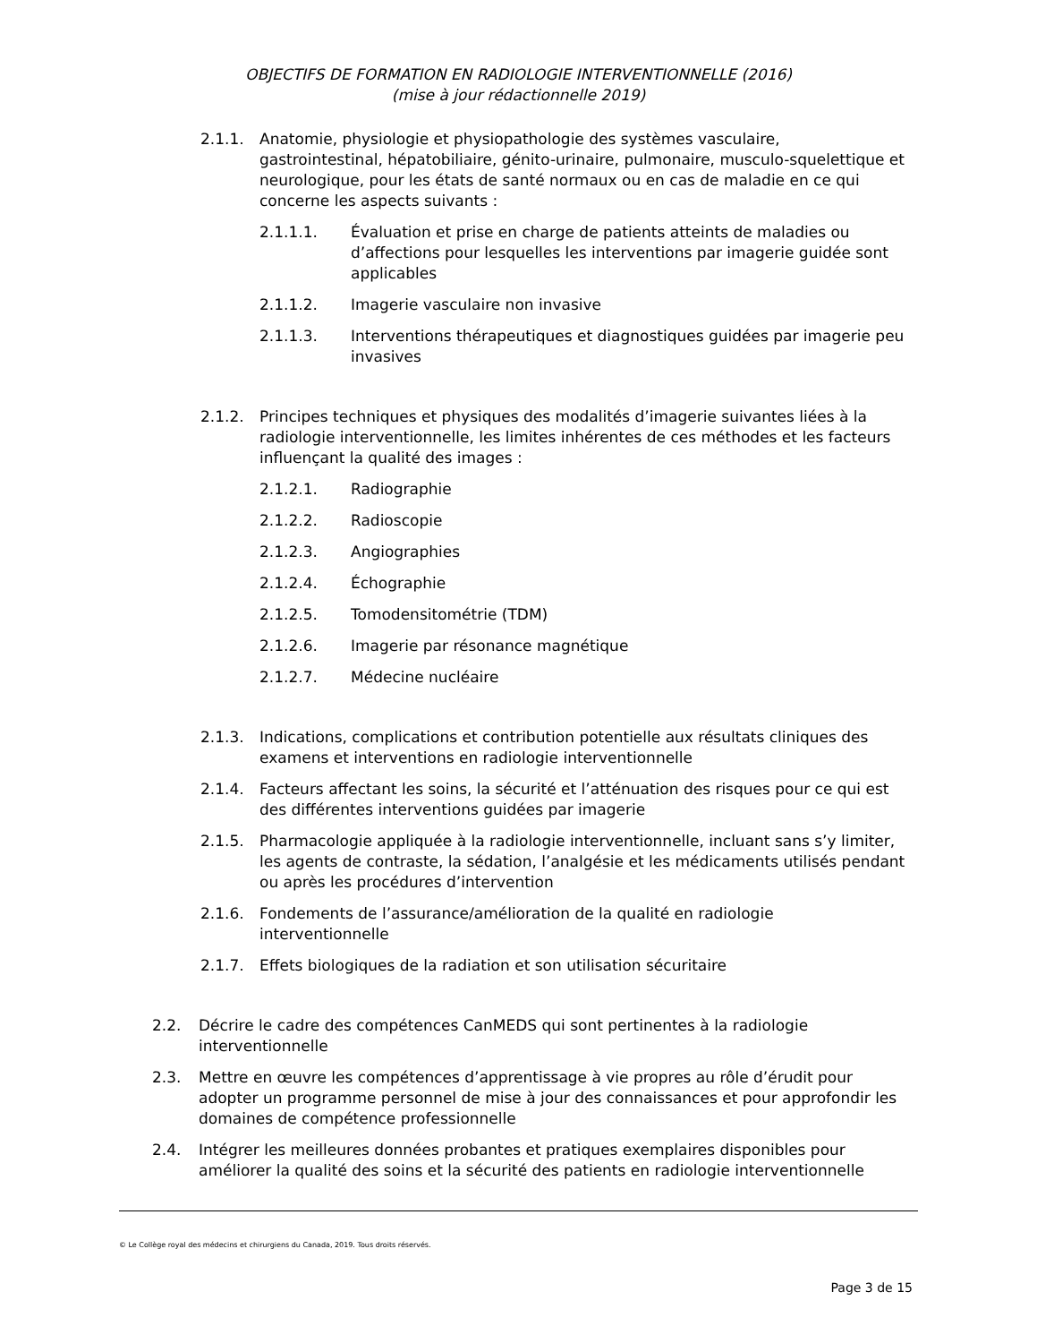OBJECTIFS DE FORMATION EN RADIOLOGIE INTERVENTIONNELLE (2016)
(mise à jour rédactionnelle 2019)
2.1.1. Anatomie, physiologie et physiopathologie des systèmes vasculaire, gastrointestinal, hépatobiliaire, génito-urinaire, pulmonaire, musculo-squelettique et neurologique, pour les états de santé normaux ou en cas de maladie en ce qui concerne les aspects suivants :
2.1.1.1. Évaluation et prise en charge de patients atteints de maladies ou d’affections pour lesquelles les interventions par imagerie guidée sont applicables
2.1.1.2. Imagerie vasculaire non invasive
2.1.1.3. Interventions thérapeutiques et diagnostiques guidées par imagerie peu invasives
2.1.2. Principes techniques et physiques des modalités d’imagerie suivantes liées à la radiologie interventionnelle, les limites inhérentes de ces méthodes et les facteurs influençant la qualité des images :
2.1.2.1. Radiographie
2.1.2.2. Radioscopie
2.1.2.3. Angiographies
2.1.2.4. Échographie
2.1.2.5. Tomodensitométrie (TDM)
2.1.2.6. Imagerie par résonance magnétique
2.1.2.7. Médecine nucléaire
2.1.3. Indications, complications et contribution potentielle aux résultats cliniques des examens et interventions en radiologie interventionnelle
2.1.4. Facteurs affectant les soins, la sécurité et l’atténuation des risques pour ce qui est des différentes interventions guidées par imagerie
2.1.5. Pharmacologie appliquée à la radiologie interventionnelle, incluant sans s’y limiter, les agents de contraste, la sédation, l’analgésie et les médicaments utilisés pendant ou après les procédures d’intervention
2.1.6. Fondements de l’assurance/amélioration de la qualité en radiologie interventionnelle
2.1.7. Effets biologiques de la radiation et son utilisation sécuritaire
2.2. Décrire le cadre des compétences CanMEDS qui sont pertinentes à la radiologie interventionnelle
2.3. Mettre en œuvre les compétences d’apprentissage à vie propres au rôle d’érudit pour adopter un programme personnel de mise à jour des connaissances et pour approfondir les domaines de compétence professionnelle
2.4. Intégrer les meilleures données probantes et pratiques exemplaires disponibles pour améliorer la qualité des soins et la sécurité des patients en radiologie interventionnelle
© Le Collège royal des médecins et chirurgiens du Canada, 2019. Tous droits réservés.
Page 3 de 15